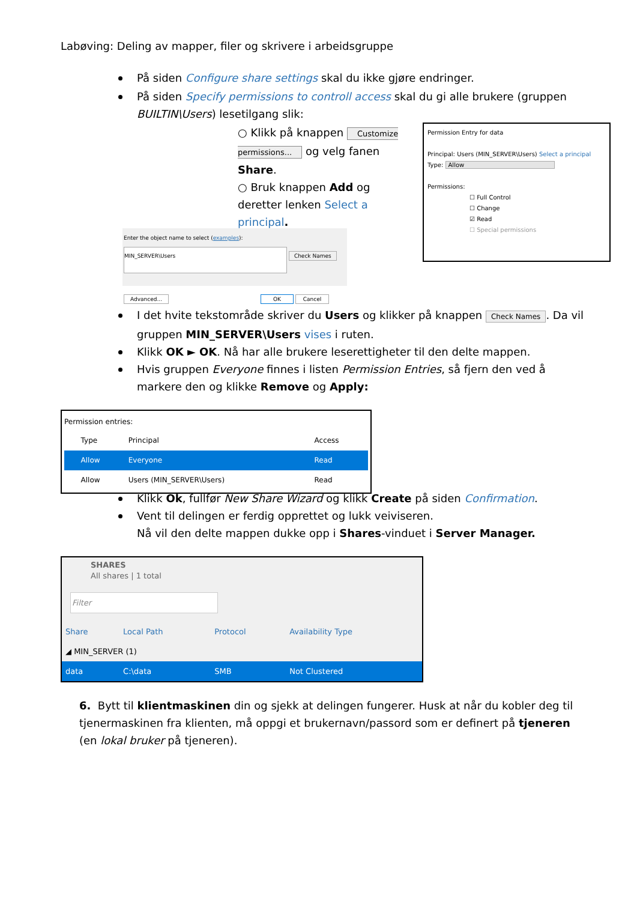Labøving: Deling av mapper, filer og skrivere i arbeidsgruppe
På siden Configure share settings skal du ikke gjøre endringer.
På siden Specify permissions to controll access skal du gi alle brukere (gruppen BUILTIN\Users) lesetilgang slik:
○ Klikk på knappen Customize permissions... og velg fanen Share.
○ Bruk knappen Add og deretter lenken Select a principal.
Permission Entry for data
Principal: Users (MIN_SERVER\Users) Select a principal
Type: Allow
Permissions:
☐ Full Control
☐ Change
☑ Read
☐ Special permissions
Enter the object name to select (examples):
MIN_SERVER\Users Check Names
Advanced... OK Cancel
I det hvite tekstområde skriver du Users og klikker på knappen Check Names. Da vil gruppen MIN_SERVER\Users vises i ruten.
Klikk OK ► OK. Nå har alle brukere leserettigheter til den delte mappen.
Hvis gruppen Everyone finnes i listen Permission Entries, så fjern den ved å markere den og klikke Remove og Apply:
Permission entries:
| | Type | Principal | Access |
| --- | --- | --- | --- |
| | Allow | Everyone | Read |
| | Allow | Users (MIN_SERVER\Users) | Read |
Klikk Ok, fullfør New Share Wizard og klikk Create på siden Confirmation.
Vent til delingen er ferdig opprettet og lukk veiviseren.
Nå vil den delte mappen dukke opp i Shares-vinduet i Server Manager.
SHARES
All shares | 1 total
Filter
| Share | Local Path | Protocol | Availability Type |
| --- | --- | --- | --- |
| ◢ MIN_SERVER (1) | | | |
| data | C:\data | SMB | Not Clustered |
6. Bytt til klientmaskinen din og sjekk at delingen fungerer. Husk at når du kobler deg til tjenermaskinen fra klienten, må oppgi et brukernavn/passord som er definert på tjeneren (en lokal bruker på tjeneren).